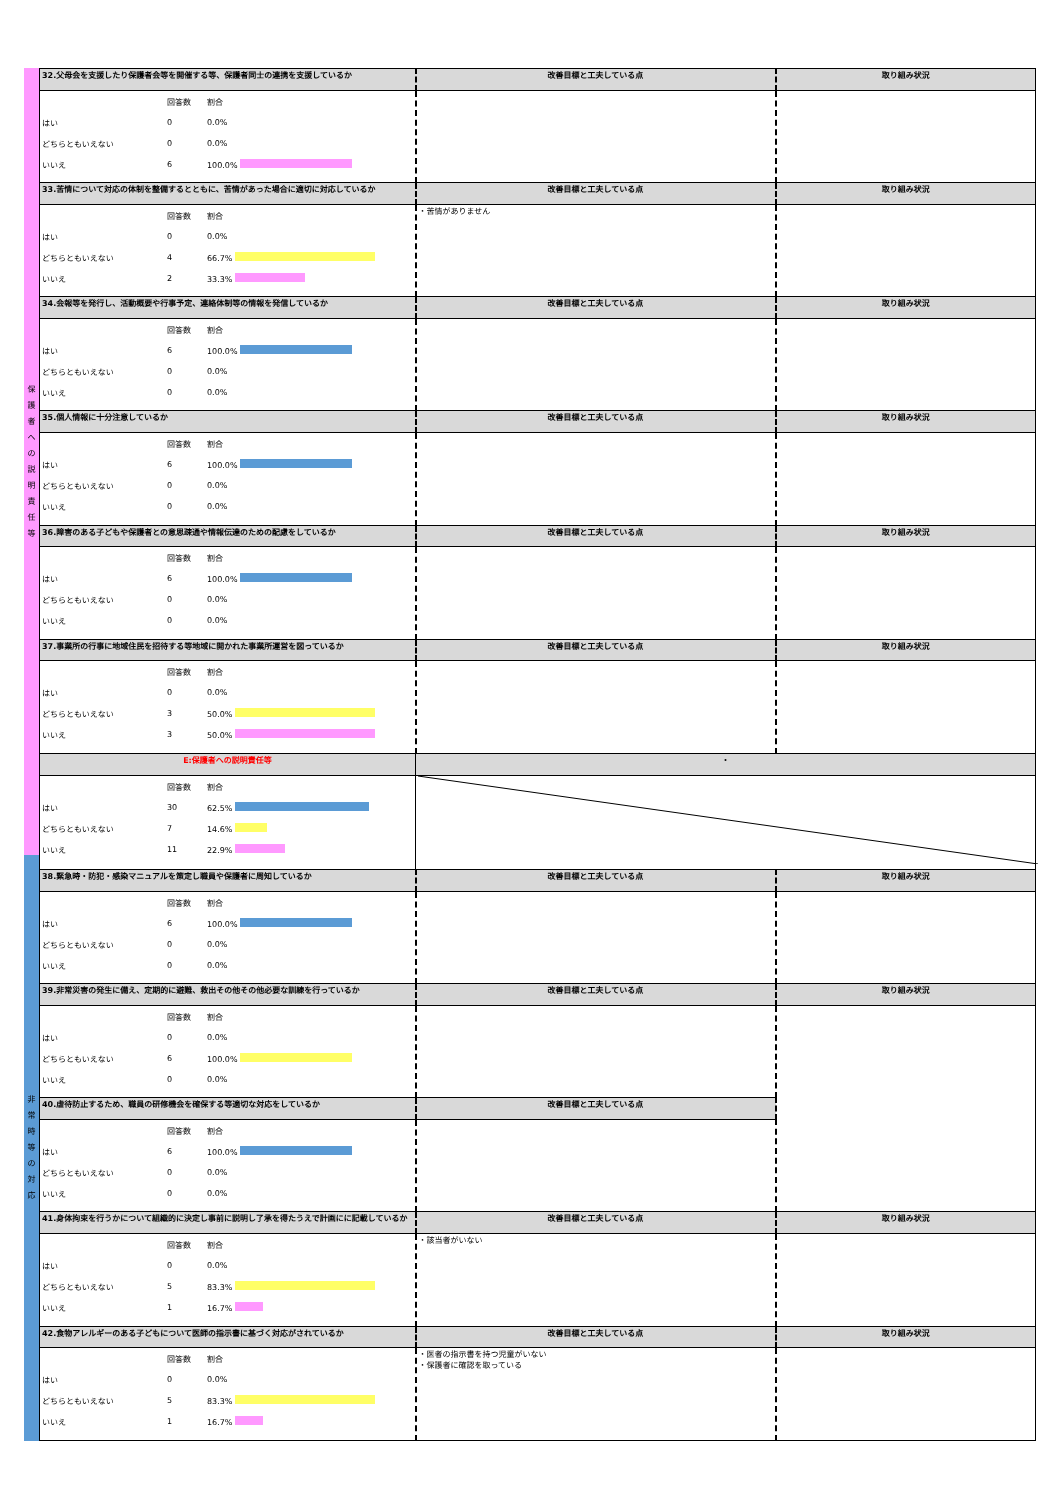保
護
者
へ
の
説
明
責
任
等
非
常
時
等
の
対
応
| 32.父母会を支援したり保護者会等を開催する等、保護者同士の連携を支援しているか | 改善目標と工夫している点 | 取り組み状況 |
| --- | --- | --- |
| / / 回答数 / 割合 / / はい / 0 / 0.0% / / どちらともいえない / 0 / 0.0% / / いいえ / 6 / 100.0% / | | |
| 33.苦情について対応の体制を整備するとともに、苦情があった場合に適切に対応しているか | 改善目標と工夫している点 | 取り組み状況 |
| / / 回答数 / 割合 / / はい / 0 / 0.0% / / どちらともいえない / 4 / 66.7% / / いいえ / 2 / 33.3% / | ・苦情がありません | |
| 34.会報等を発行し、活動概要や行事予定、連絡体制等の情報を発信しているか | 改善目標と工夫している点 | 取り組み状況 |
| / / 回答数 / 割合 / / はい / 6 / 100.0% / / どちらともいえない / 0 / 0.0% / / いいえ / 0 / 0.0% / | | |
| 35.個人情報に十分注意しているか | 改善目標と工夫している点 | 取り組み状況 |
| / / 回答数 / 割合 / / はい / 6 / 100.0% / / どちらともいえない / 0 / 0.0% / / いいえ / 0 / 0.0% / | | |
| 36.障害のある子どもや保護者との意思疎通や情報伝達のための配慮をしているか | 改善目標と工夫している点 | 取り組み状況 |
| / / 回答数 / 割合 / / はい / 6 / 100.0% / / どちらともいえない / 0 / 0.0% / / いいえ / 0 / 0.0% / | | |
| 37.事業所の行事に地域住民を招待する等地域に開かれた事業所運営を図っているか | 改善目標と工夫している点 | 取り組み状況 |
| / / 回答数 / 割合 / / はい / 0 / 0.0% / / どちらともいえない / 3 / 50.0% / / いいえ / 3 / 50.0% / | | |
| E:保護者への説明責任等 | ・ | |
| / / 回答数 / 割合 / / はい / 30 / 62.5% / / どちらともいえない / 7 / 14.6% / / いいえ / 11 / 22.9% / | | |
| 38.緊急時・防犯・感染マニュアルを策定し職員や保護者に周知しているか | 改善目標と工夫している点 | 取り組み状況 |
| / / 回答数 / 割合 / / はい / 6 / 100.0% / / どちらともいえない / 0 / 0.0% / / いいえ / 0 / 0.0% / | | |
| 39.非常災害の発生に備え、定期的に避難、救出その他その他必要な訓練を行っているか | 改善目標と工夫している点 | 取り組み状況 |
| / / 回答数 / 割合 / / はい / 0 / 0.0% / / どちらともいえない / 6 / 100.0% / / いいえ / 0 / 0.0% / | | |
| 40.虐待防止するため、職員の研修機会を確保する等適切な対応をしているか | 改善目標と工夫している点 | |
| / / 回答数 / 割合 / / はい / 6 / 100.0% / / どちらともいえない / 0 / 0.0% / / いいえ / 0 / 0.0% / | | |
| 41.身体拘束を行うかについて組織的に決定し事前に説明し了承を得たうえで計画にに記載しているか | 改善目標と工夫している点 | 取り組み状況 |
| / / 回答数 / 割合 / / はい / 0 / 0.0% / / どちらともいえない / 5 / 83.3% / / いいえ / 1 / 16.7% / | ・該当者がいない | |
| 42.食物アレルギーのある子どもについて医師の指示書に基づく対応がされているか | 改善目標と工夫している点 | 取り組み状況 |
| / / 回答数 / 割合 / / はい / 0 / 0.0% / / どちらともいえない / 5 / 83.3% / / いいえ / 1 / 16.7% / | ・医者の指示書を持つ児童がいない ・保護者に確認を取っている | |